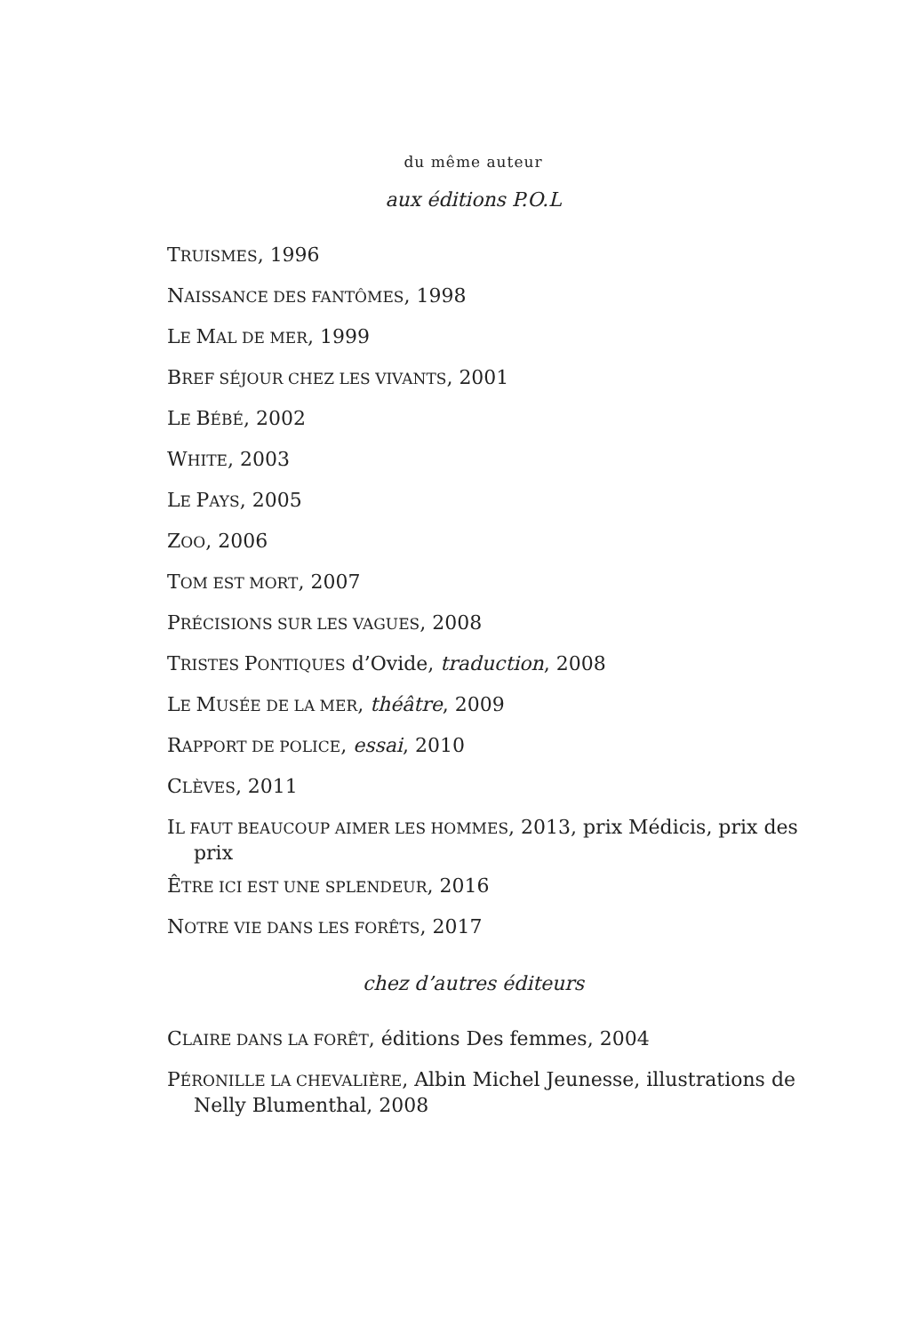du même auteur
aux éditions P.O.L
TRUISMES, 1996
NAISSANCE DES FANTÔMES, 1998
LE MAL DE MER, 1999
BREF SÉJOUR CHEZ LES VIVANTS, 2001
LE BÉBÉ, 2002
WHITE, 2003
LE PAYS, 2005
ZOO, 2006
TOM EST MORT, 2007
PRÉCISIONS SUR LES VAGUES, 2008
TRISTES PONTIQUES d’Ovide, traduction, 2008
LE MUSÉE DE LA MER, théâtre, 2009
RAPPORT DE POLICE, essai, 2010
CLÈVES, 2011
IL FAUT BEAUCOUP AIMER LES HOMMES, 2013, prix Médicis, prix des prix
ÊTRE ICI EST UNE SPLENDEUR, 2016
NOTRE VIE DANS LES FORÊTS, 2017
chez d’autres éditeurs
CLAIRE DANS LA FORÊT, éditions Des femmes, 2004
PÉRONILLE LA CHEVALIÈRE, Albin Michel Jeunesse, illustrations de Nelly Blumenthal, 2008